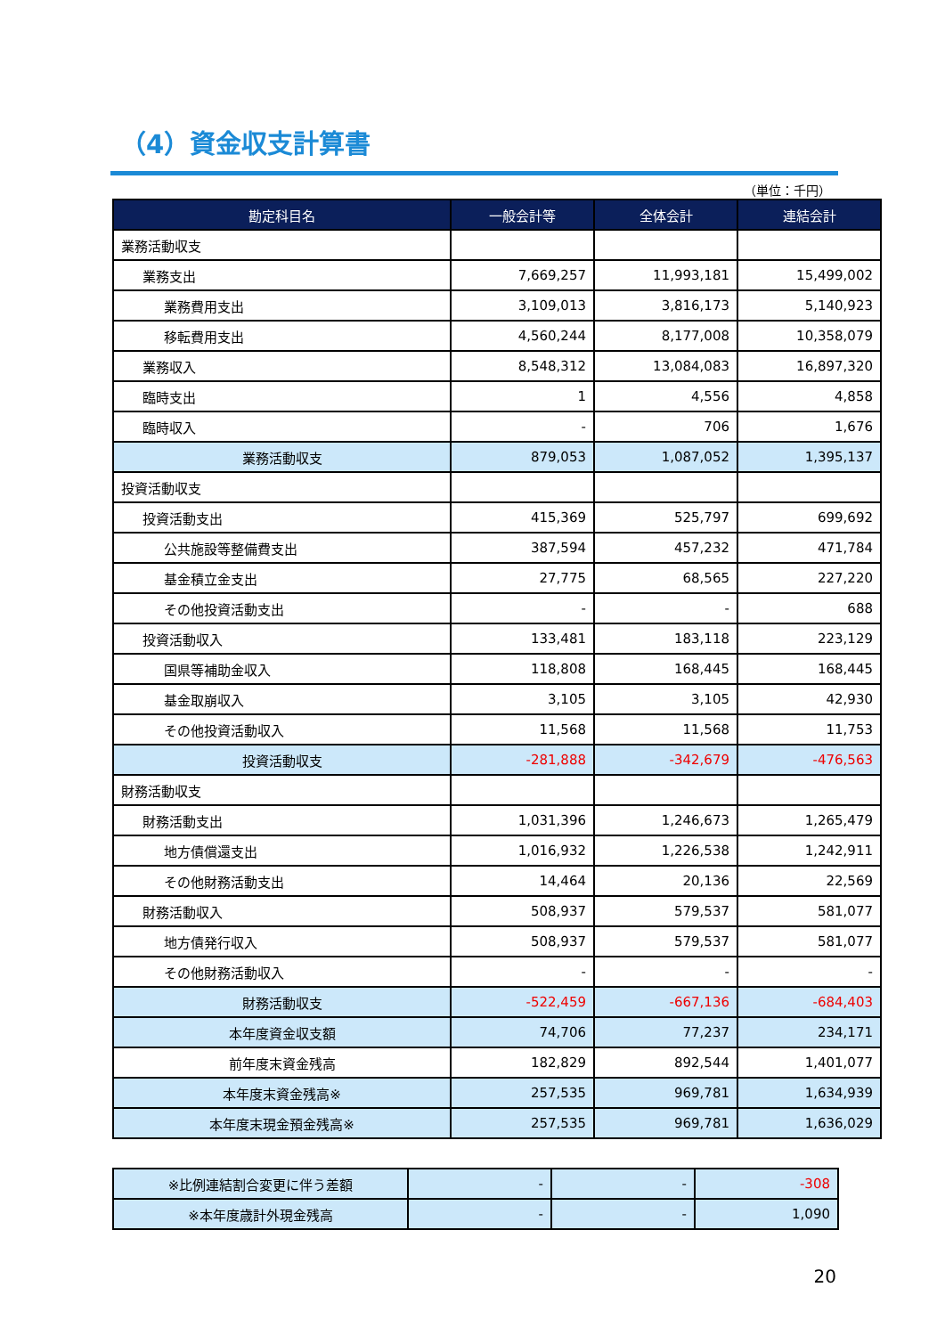（4）資金収支計算書
（単位：千円）
| 勘定科目名 | 一般会計等 | 全体会計 | 連結会計 |
| --- | --- | --- | --- |
| 業務活動収支 | | | |
| 業務支出 | 7,669,257 | 11,993,181 | 15,499,002 |
| 業務費用支出 | 3,109,013 | 3,816,173 | 5,140,923 |
| 移転費用支出 | 4,560,244 | 8,177,008 | 10,358,079 |
| 業務収入 | 8,548,312 | 13,084,083 | 16,897,320 |
| 臨時支出 | 1 | 4,556 | 4,858 |
| 臨時収入 | - | 706 | 1,676 |
| 業務活動収支 | 879,053 | 1,087,052 | 1,395,137 |
| 投資活動収支 | | | |
| 投資活動支出 | 415,369 | 525,797 | 699,692 |
| 公共施設等整備費支出 | 387,594 | 457,232 | 471,784 |
| 基金積立金支出 | 27,775 | 68,565 | 227,220 |
| その他投資活動支出 | - | - | 688 |
| 投資活動収入 | 133,481 | 183,118 | 223,129 |
| 国県等補助金収入 | 118,808 | 168,445 | 168,445 |
| 基金取崩収入 | 3,105 | 3,105 | 42,930 |
| その他投資活動収入 | 11,568 | 11,568 | 11,753 |
| 投資活動収支 | -281,888 | -342,679 | -476,563 |
| 財務活動収支 | | | |
| 財務活動支出 | 1,031,396 | 1,246,673 | 1,265,479 |
| 地方債償還支出 | 1,016,932 | 1,226,538 | 1,242,911 |
| その他財務活動支出 | 14,464 | 20,136 | 22,569 |
| 財務活動収入 | 508,937 | 579,537 | 581,077 |
| 地方債発行収入 | 508,937 | 579,537 | 581,077 |
| その他財務活動収入 | - | - | - |
| 財務活動収支 | -522,459 | -667,136 | -684,403 |
| 本年度資金収支額 | 74,706 | 77,237 | 234,171 |
| 前年度末資金残高 | 182,829 | 892,544 | 1,401,077 |
| 本年度末資金残高※ | 257,535 | 969,781 | 1,634,939 |
| 本年度末現金預金残高※ | 257,535 | 969,781 | 1,636,029 |
| ※比例連結割合変更に伴う差額 | - | - | -308 |
| ※本年度歳計外現金残高 | - | - | 1,090 |
20